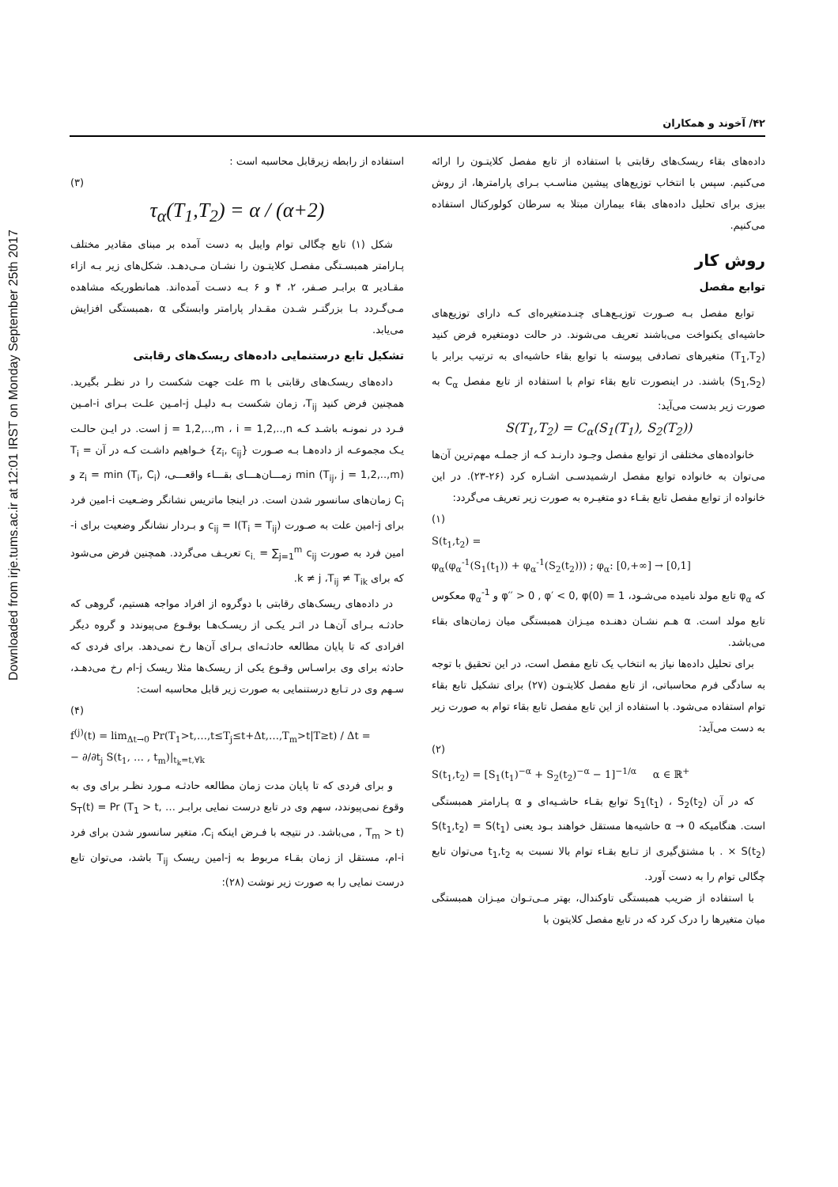Downloaded from irje.tums.ac.ir at 12:01 IRST on Monday September 25th 2017
۴۲/ آخوند و همکاران
داده‌های بقاء ریسک‌های رقابتی با استفاده از تابع مفصل کلایتـون را ارائه می‌کنیم. سپس با انتخاب توزیع‌های پیشین مناسـب بـرای پارامترها، از روش بیزی برای تحلیل داده‌های بقاء بیماران مبتلا به سرطان کولورکتال استفاده می‌کنیم.
روش کار
توابع مفصل
توابع مفصل بـه صـورت توزیـع‌هـای چنـدمتغیره‌ای کـه دارای توزیع‌های حاشیه‌ای یکنواخت می‌باشند تعریف می‌شوند. در حالت دومتغیره فرض کنید (T<sub>1</sub>,T<sub>2</sub>) متغیرهای تصادفی پیوسته با توابع بقاء حاشیه‌ای به ترتیب برابر با (S<sub>1</sub>,S<sub>2</sub>) باشند. در اینصورت تابع بقاء توام با استفاده از تابع مفصل C<sub>α</sub> به صورت زیر بدست می‌آید:
S(T<sub>1</sub>,T<sub>2</sub>) = C<sub>α</sub>(S<sub>1</sub>(T<sub>1</sub>), S<sub>2</sub>(T<sub>2</sub>))
خانواده‌های مختلفی از توابع مفصل وجـود دارنـد کـه از جملـه مهم‌ترین آن‌ها می‌توان به خانواده توابع مفصل ارشمیدسـی اشـاره کرد (۲۶-۲۳). در این خانواده از توابع مفصل تابع بقـاء دو متغیـره به صورت زیر تعریف می‌گردد:
(۱)
S(t<sub>1</sub>,t<sub>2</sub>) =
φ<sub>α</sub>(φ<sub>α</sub><sup>-1</sup>(S<sub>1</sub>(t<sub>1</sub>)) + φ<sub>α</sub><sup>-1</sup>(S<sub>2</sub>(t<sub>2</sub>))) ; φ<sub>α</sub>: [0,+∞] → [0,1]
که φ<sub>α</sub> تابع مولد نامیده می‌شـود، φ′′ > 0 , φ′ < 0, φ(0) = 1 و φ<sub>α</sub><sup>-1</sup> معکوس تابع مولد است. α هـم نشـان دهنـده میـزان همبستگی میان زمان‌های بقاء می‌باشد.
برای تحلیل داده‌ها نیاز به انتخاب یک تابع مفصل است، در این تحقیق با توجه به سادگی فرم محاسباتی، از تابع مفصل کلایتـون (۲۷) برای تشکیل تابع بقاء توام استفاده می‌شود. با استفاده از این تابع مفصل تابع بقاء توام به صورت زیر به دست می‌آید:
(۲)
S(t<sub>1</sub>,t<sub>2</sub>) = [S<sub>1</sub>(t<sub>1</sub>)<sup>−α</sup> + S<sub>2</sub>(t<sub>2</sub>)<sup>−α</sup> − 1]<sup>−1/α</sup> α ∈ ℝ<sup>+</sup>
که در آن S<sub>1</sub>(t<sub>1</sub>) ، S<sub>2</sub>(t<sub>2</sub>) توابع بقـاء حاشـیه‌ای و α پـارامتر همبستگی است. هنگامیکه α → 0 حاشیه‌ها مستقل خواهند بـود یعنی S(t<sub>1</sub>,t<sub>2</sub>) = S(t<sub>1</sub>) × S(t<sub>2</sub>) . با مشتق‌گیری از تـابع بقـاء توام بالا نسبت به t<sub>1</sub>,t<sub>2</sub> می‌توان تابع چگالی توام را به دست آورد.
با استفاده از ضریب همبستگی تاوکندال، بهتر مـی‌تـوان میـزان همبستگی میان متغیرها را درک کرد که در تابع مفصل کلایتون با
استفاده از رابطه زیرقابل محاسبه است :
(۳)
τ<sub>α</sub>(T<sub>1</sub>,T<sub>2</sub>) = α / (α+2)
شکل (۱) تابع چگالی توام وایبل به دست آمده بر مبنای مقادیر مختلف پـارامتر همبسـتگی مفصـل کلایتـون را نشـان مـی‌دهـد. شکل‌های زیر بـه ازاء مقـادیر α برابـر صـفر، ۲، ۴ و ۶ بـه دسـت آمده‌اند. همانطوریکه مشاهده مـی‌گـردد بـا بزرگتـر شـدن مقـدار پارامتر وابستگی α ،همبستگی افزایش می‌یابد.
تشکیل تابع درستنمایی داده‌های ریسک‌های رقابتی
داده‌های ریسک‌های رقابتی با m علت جهت شکست را در نظـر بگیرید. همچنین فرض کنید T<sub>ij</sub>، زمان شکست بـه دلیـل j-امـین علـت بـرای i-امـین فـرد در نمونـه باشـد کـه j = 1,2,..,m ، i = 1,2,..,n است. در ایـن حالـت یـک مجموعـه از داده‌هـا بـه صـورت {z<sub>i</sub>, c<sub>ij</sub>} خـواهیم داشـت کـه در آن T<sub>i</sub> = min (T<sub>ij</sub>, j = 1,2,..,m) زمـــان‌هـــای بقـــاء واقعـــی، z<sub>i</sub> = min (T<sub>i</sub>, C<sub>i</sub>) و C<sub>i</sub> زمان‌های سانسور شدن است. در اینجا ماتریس نشانگر وضـعیت i-امین فرد برای j-امین علت به صـورت c<sub>ij</sub> = I(T<sub>i</sub> = T<sub>ij</sub>) و بـردار نشانگر وضعیت برای i-امین فرد به صورت c<sub>i.</sub> = ∑<sub>j=1</sub><sup>m</sup> c<sub>ij</sub> تعریـف می‌گردد. همچنین فرض می‌شود که برای k ≠ j ،T<sub>ij</sub> ≠ T<sub>ik</sub>.
در داده‌های ریسک‌های رقابتی با دوگروه از افراد مواجه هستیم، گروهی که حادثـه بـرای آن‌هـا در اثـر یکـی از ریسـک‌هـا بوقـوع می‌پیوندد و گروه دیگر افرادی که تا پایان مطالعه حادثـه‌ای بـرای آن‌ها رخ نمی‌دهد. برای فردی که حادثه برای وی براسـاس وقـوع یکی از ریسک‌ها مثلا ریسک j-ام رخ می‌دهـد، سـهم وی در تـابع درستنمایی به صورت زیر قابل محاسبه است:
(۴)
f<sup>(j)</sup>(t) = lim<sub>Δt→0</sub> Pr(T<sub>1</sub>>t,…,t≤T<sub>j</sub>≤t+Δt,…,T<sub>m</sub>>t|T≥t) / Δt =
− ∂/∂t<sub>j</sub> S(t<sub>1</sub>, … , t<sub>m</sub>)|<sub>t<sub>k</sub>=t,∀k</sub>
و برای فردی که تا پایان مدت زمان مطالعه حادثـه مـورد نظـر برای وی به وقوع نمی‌پیوندد، سهم وی در تابع درست نمایی برابـر S<sub>T</sub>(t) = Pr (T<sub>1</sub> > t, … , T<sub>m</sub> > t) می‌باشد. در نتیجه با فـرض اینکه C<sub>i</sub>، متغیر سانسور شدن برای فرد i-ام، مستقل از زمان بقـاء مربوط به j-امین ریسک T<sub>ij</sub> باشد، می‌توان تابع درست نمایی را به صورت زیر نوشت (۲۸):